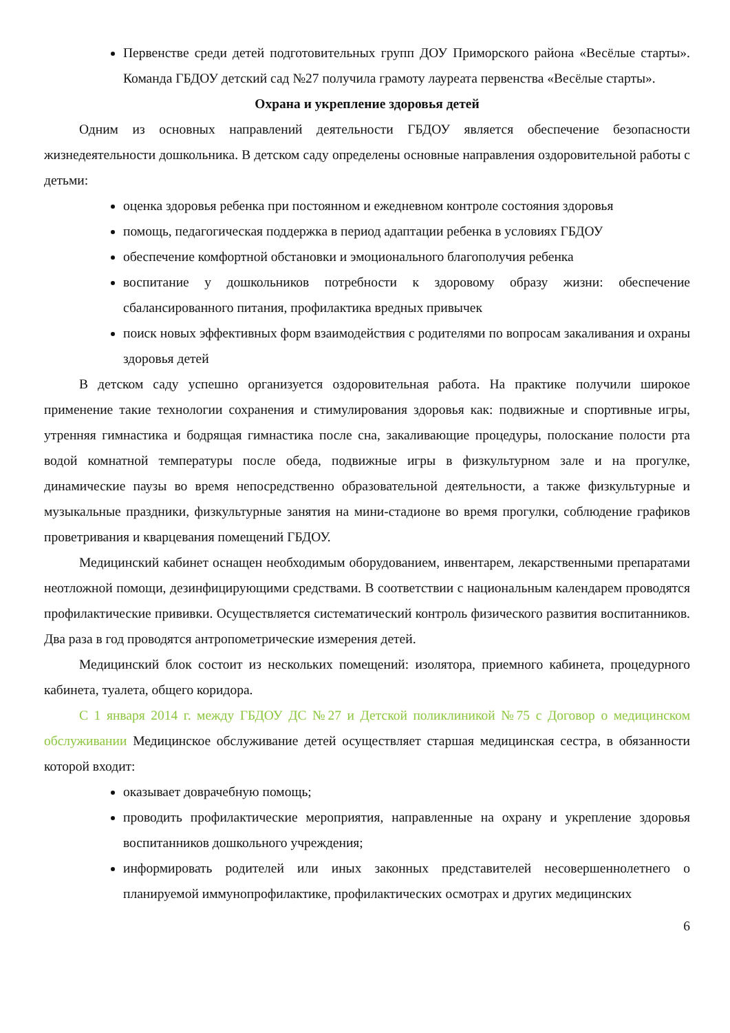Первенстве среди детей подготовительных групп ДОУ Приморского района «Весёлые старты». Команда ГБДОУ детский сад №27 получила грамоту лауреата первенства «Весёлые старты».
Охрана и укрепление здоровья детей
Одним из основных направлений деятельности ГБДОУ является обеспечение безопасности жизнедеятельности дошкольника. В детском саду определены основные направления оздоровительной работы с детьми:
оценка здоровья ребенка при постоянном и ежедневном контроле состояния здоровья
помощь, педагогическая поддержка в период адаптации ребенка в условиях ГБДОУ
обеспечение комфортной обстановки и эмоционального благополучия ребенка
воспитание у дошкольников потребности к здоровому образу жизни: обеспечение сбалансированного питания, профилактика вредных привычек
поиск новых эффективных форм взаимодействия с родителями по вопросам закаливания и охраны здоровья детей
В детском саду успешно организуется оздоровительная работа. На практике получили широкое применение такие технологии сохранения и стимулирования здоровья как: подвижные и спортивные игры, утренняя гимнастика и бодрящая гимнастика после сна, закаливающие процедуры, полоскание полости рта водой комнатной температуры после обеда, подвижные игры в физкультурном зале и на прогулке, динамические паузы во время непосредственно образовательной деятельности, а также физкультурные и музыкальные праздники, физкультурные занятия на мини-стадионе во время прогулки, соблюдение графиков проветривания и кварцевания помещений ГБДОУ.
Медицинский кабинет оснащен необходимым оборудованием, инвентарем, лекарственными препаратами неотложной помощи, дезинфицирующими средствами. В соответствии с национальным календарем проводятся профилактические прививки. Осуществляется систематический контроль физического развития воспитанников. Два раза в год проводятся антропометрические измерения детей.
Медицинский блок состоит из нескольких помещений: изолятора, приемного кабинета, процедурного кабинета, туалета, общего коридора.
С 1 января 2014 г. между ГБДОУ ДС №27 и Детской поликлиникой №75 с Договор о медицинском обслуживании Медицинское обслуживание детей осуществляет старшая медицинская сестра, в обязанности которой входит:
оказывает доврачебную помощь;
проводить профилактические мероприятия, направленные на охрану и укрепление здоровья воспитанников дошкольного учреждения;
информировать родителей или иных законных представителей несовершеннолетнего о планируемой иммунопрофилактике, профилактических осмотрах и других медицинских
6